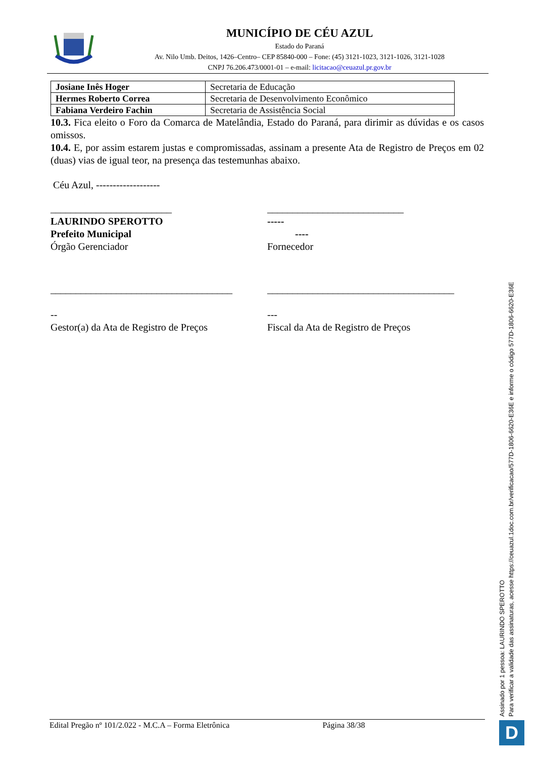MUNICÍPIO DE CÉU AZUL
Estado do Paraná
Av. Nilo Umb. Deitos, 1426–Centro– CEP 85840-000 – Fone: (45) 3121-1023, 3121-1026, 3121-1028
CNPJ 76.206.473/0001-01 – e-mail: licitacao@ceuazul.pr.gov.br
| Josiane Inês Hoger | Secretaria de Educação |
| Hermes Roberto Correa | Secretaria de Desenvolvimento Econômico |
| Fabiana Verdeiro Fachin | Secretaria de Assistência Social |
10.3. Fica eleito o Foro da Comarca de Matelândia, Estado do Paraná, para dirimir as dúvidas e os casos omissos.
10.4. E, por assim estarem justas e compromissadas, assinam a presente Ata de Registro de Preços em 02 (duas) vias de igual teor, na presença das testemunhas abaixo.
Céu Azul, -------------------
________________________
LAURINDO SPEROTTO
Prefeito Municipal
Órgão Gerenciador
___________________________
-----
----
Fornecedor
____________________________________
--
Gestor(a) da Ata de Registro de Preços
_____________________________________
---
Fiscal da Ata de Registro de Preços
Assinado por 1 pessoa: LAURINDO SPEROTTO
Para verificar a validade das assinaturas, acesse https://ceuazul.1doc.com.br/verificacao/577D-1806-6620-E36E e informe o código 577D-1806-6620-E36E
Edital Pregão nº 101/2.022 - M.C.A – Forma Eletrônica Página 38/38 D